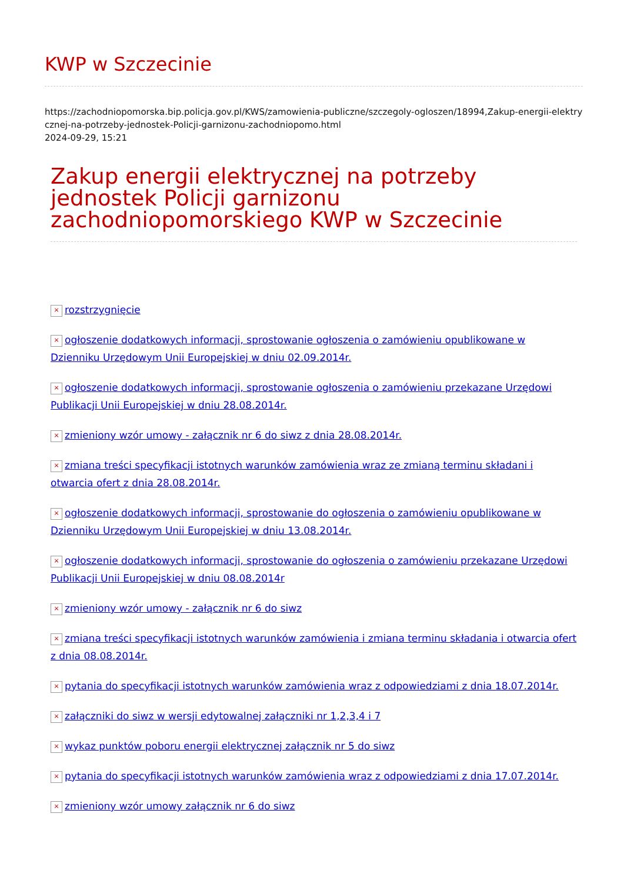KWP w Szczecinie
https://zachodniopomorska.bip.policja.gov.pl/KWS/zamowienia-publiczne/szczegoly-ogloszen/18994,Zakup-energii-elektrycznej-na-potrzeby-jednostek-Policji-garnizonu-zachodniopomo.html
2024-09-29, 15:21
Zakup energii elektrycznej na potrzeby jednostek Policji garnizonu zachodniopomorskiego KWP w Szczecinie
× rozstrzygnięcie
× ogłoszenie dodatkowych informacji, sprostowanie ogłoszenia o zamówieniu opublikowane w Dzienniku Urzędowym Unii Europejskiej w dniu 02.09.2014r.
× ogłoszenie dodatkowych informacji, sprostowanie ogłoszenia o zamówieniu przekazane Urzędowi Publikacji Unii Europejskiej w dniu 28.08.2014r.
× zmieniony wzór umowy - załącznik nr 6 do siwz z dnia 28.08.2014r.
× zmiana treści specyfikacji istotnych warunków zamówienia wraz ze zmianą terminu składani i otwarcia ofert z dnia 28.08.2014r.
× ogłoszenie dodatkowych informacji, sprostowanie do ogłoszenia o zamówieniu opublikowane w Dzienniku Urzędowym Unii Europejskiej w dniu 13.08.2014r.
× ogłoszenie dodatkowych informacji, sprostowanie do ogłoszenia o zamówieniu przekazane Urzędowi Publikacji Unii Europejskiej w dniu 08.08.2014r
× zmieniony wzór umowy - załącznik nr 6 do siwz
× zmiana treści specyfikacji istotnych warunków zamówienia i zmiana terminu składania i otwarcia ofert z dnia 08.08.2014r.
× pytania do specyfikacji istotnych warunków zamówienia wraz z odpowiedziami z dnia 18.07.2014r.
× załączniki do siwz w wersji edytowalnej załączniki nr 1,2,3,4 i 7
× wykaz punktów poboru energii elektrycznej załącznik nr 5 do siwz
× pytania do specyfikacji istotnych warunków zamówienia wraz z odpowiedziami z dnia 17.07.2014r.
× zmieniony wzór umowy załącznik nr 6 do siwz